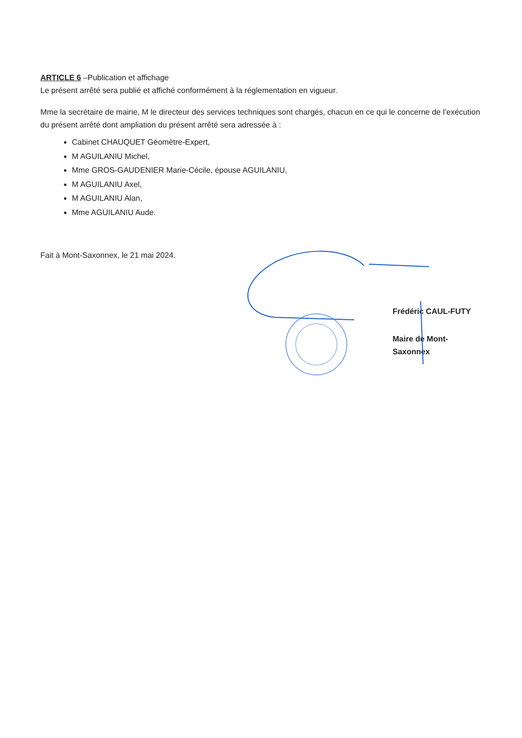ARTICLE 6 –Publication et affichage
Le présent arrêté sera publié et affiché conformément à la réglementation en vigueur.
Mme la secrétaire de mairie, M le directeur des services techniques sont chargés, chacun en ce qui le concerne de l’exécution du présent arrêté dont ampliation du présent arrêté sera adressée à :
Cabinet CHAUQUET Géomètre-Expert,
M AGUILANIU Michel,
Mme GROS-GAUDENIER Marie-Cécile, épouse AGUILANIU,
M AGUILANIU Axel,
M AGUILANIU Alan,
Mme AGUILANIU Aude.
Fait à Mont-Saxonnex, le 21 mai 2024.
Frédéric CAUL-FUTY
Maire de Mont-Saxonnex